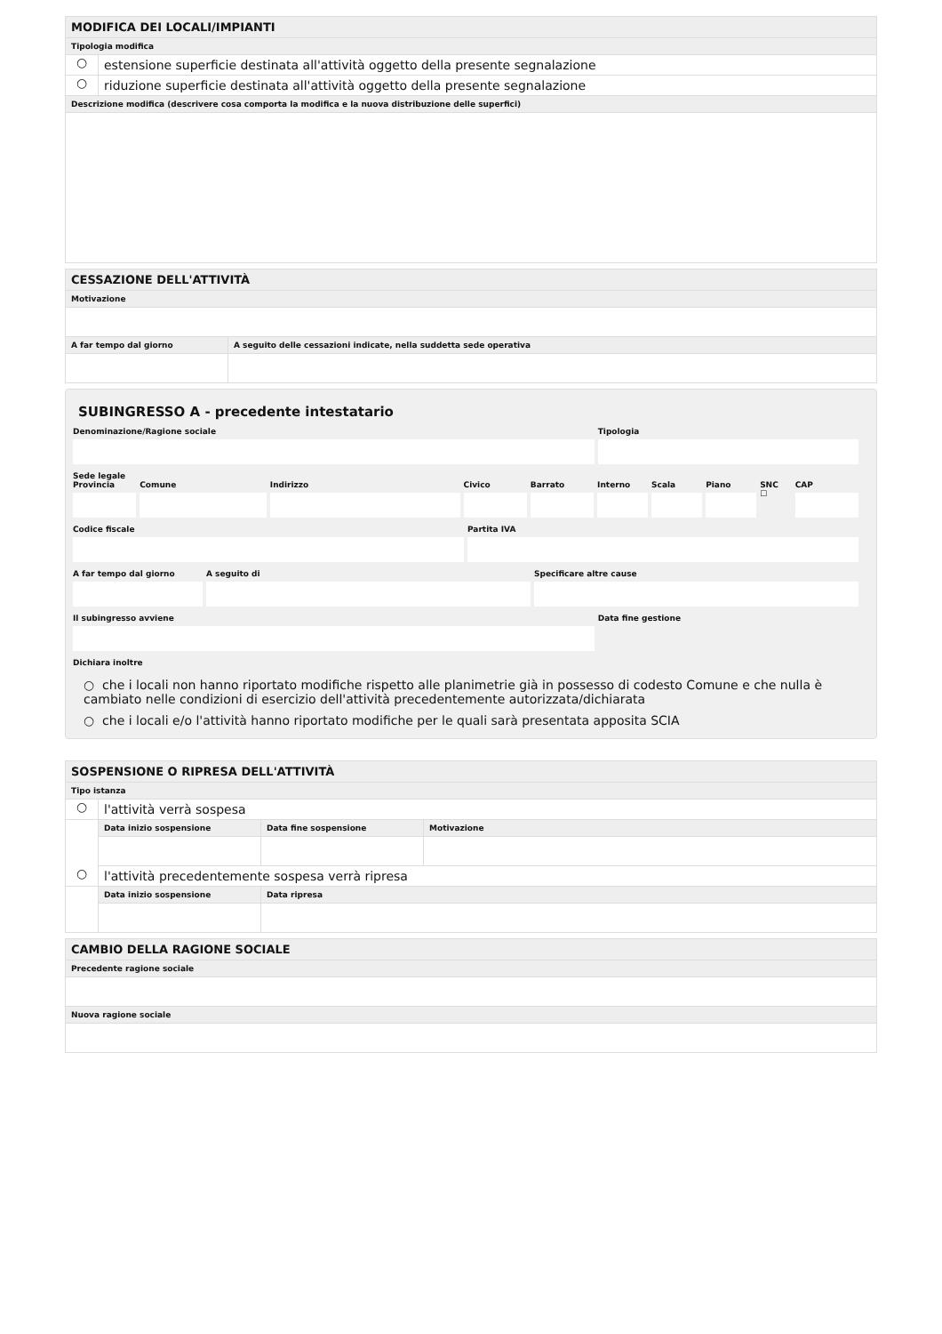MODIFICA DEI LOCALI/IMPIANTI
Tipologia modifica
○ estensione superficie destinata all'attività oggetto della presente segnalazione
○ riduzione superficie destinata all'attività oggetto della presente segnalazione
Descrizione modifica (descrivere cosa comporta la modifica e la nuova distribuzione delle superfici)
CESSAZIONE DELL'ATTIVITÀ
Motivazione
A far tempo dal giorno
A seguito delle cessazioni indicate, nella suddetta sede operativa
SUBINGRESSO A - precedente intestatario
Denominazione/Ragione sociale Tipologia
Sede legale
Provincia Comune Indirizzo Civico Barrato Interno Scala Piano SNC
☐
CAP
Codice fiscale Partita IVA
A far tempo dal giorno A seguito di Specificare altre cause
Il subingresso avviene Data fine gestione
Dichiara inoltre
○ che i locali non hanno riportato modifiche rispetto alle planimetrie già in possesso di codesto Comune e che nulla è cambiato nelle condizioni di esercizio dell'attività precedentemente autorizzata/dichiarata
○ che i locali e/o l'attività hanno riportato modifiche per le quali sarà presentata apposita SCIA
SOSPENSIONE O RIPRESA DELL'ATTIVITÀ
Tipo istanza
○ l'attività verrà sospesa
Data inizio sospensione
Data fine sospensione
Motivazione
○ l'attività precedentemente sospesa verrà ripresa
Data inizio sospensione
Data ripresa
CAMBIO DELLA RAGIONE SOCIALE
Precedente ragione sociale
Nuova ragione sociale